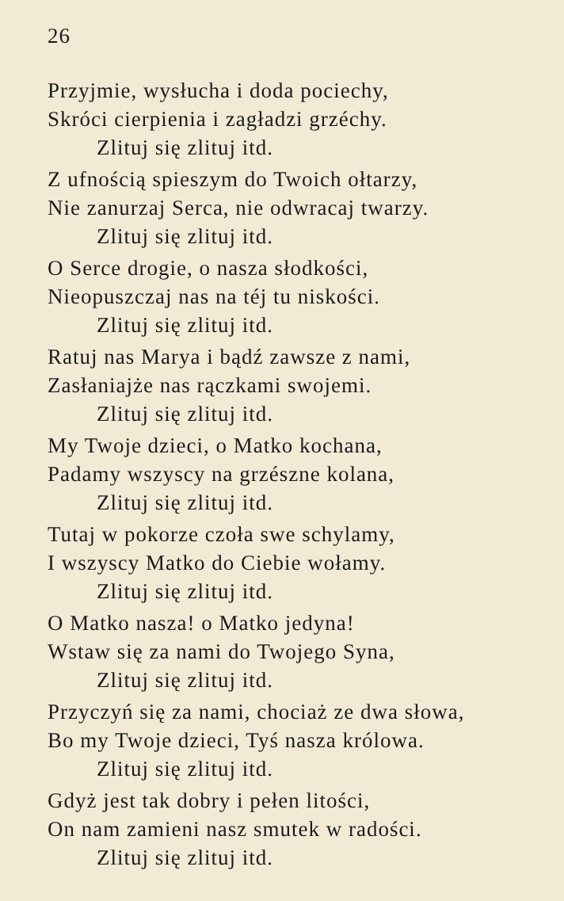26
Przyjmie, wysłucha i doda pociechy,
Skróci cierpienia i zagładzi grzéchy.
Zlituj się zlituj itd.
Z ufnością spieszym do Twoich ołtarzy,
Nie zanurzaj Serca, nie odwracaj twarzy.
Zlituj się zlituj itd.
O Serce drogie, o nasza słodkości,
Nieopuszczaj nas na téj tu niskości.
Zlituj się zlituj itd.
Ratuj nas Marya i bądź zawsze z nami,
Zasłaniajże nas rączkami swojemi.
Zlituj się zlituj itd.
My Twoje dzieci, o Matko kochana,
Padamy wszyscy na grzészne kolana,
Zlituj się zlituj itd.
Tutaj w pokorze czoła swe schylamy,
I wszyscy Matko do Ciebie wołamy.
Zlituj się zlituj itd.
O Matko nasza! o Matko jedyna!
Wstaw się za nami do Twojego Syna,
Zlituj się zlituj itd.
Przyczyń się za nami, chociaż ze dwa słowa,
Bo my Twoje dzieci, Tyś nasza królowa.
Zlituj się zlituj itd.
Gdyż jest tak dobry i pełen litości,
On nam zamieni nasz smutek w radości.
Zlituj się zlituj itd.